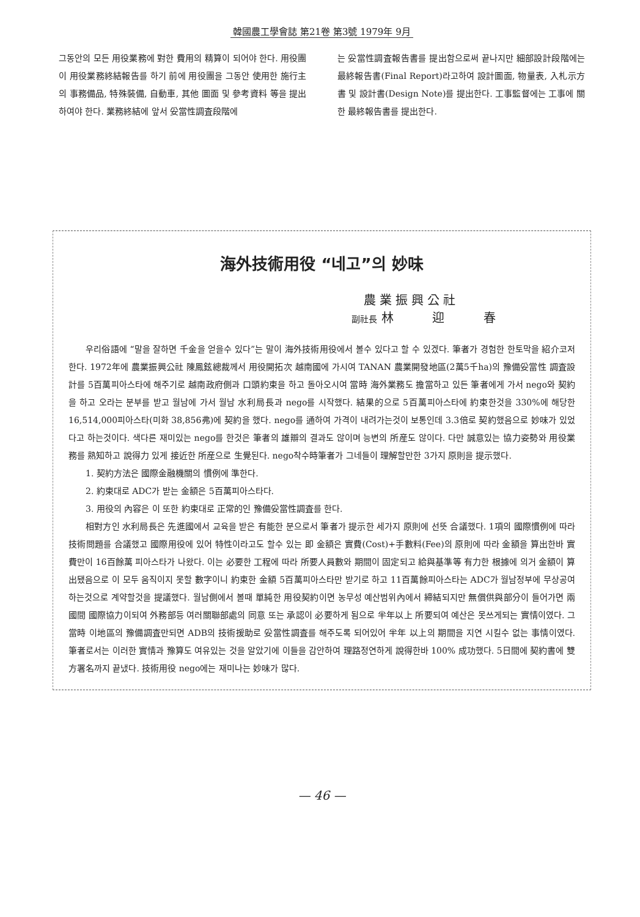韓國農工學會誌 第21卷 第3號 1979年 9月
그동안의 모든 用役業務에 對한 費用의 精算이 되어야 한다. 用役團이 用役業務終結報告를 하기 前에 用役團을 그동안 使用한 施行主의 事務備品, 特殊裝備, 自動車, 其他 圖面 및 參考資料 等을 提出하여야 한다. 業務終結에 앞서 妥當性調査段階에
는 妥當性調査報告書를 提出함으로써 끝나지만 細部設計段階에는 最終報告書(Final Report)라고하여 設計圖面, 物量表, 入札示方書 및 設計書(Design Note)를 提出한다. 工事監督에는 工事에 關한 最終報告書를 提出한다.
海外技術用役 “네고”의 妙味
農業振興公社
副社長 林 迎 春
우리俗語에 “말을 잘하면 千金을 얻을수 있다”는 말이 海外技術用役에서 볼수 있다고 할 수 있겠다. 筆者가 경험한 한토막을 紹介코저 한다. 1972年에 農業振興公社 陳鳳鉉總裁께서 用役開拓次 越南國에 가시여 TANAN 農業開發地區(2萬5千ha)의 豫備妥當性 調査設計를 5百萬피아스타에 해주기로 越南政府側과 口頭約束을 하고 돌아오시여 當時 海外業務도 擔當하고 있든 筆者에게 가서 nego와 契約을 하고 오라는 분부를 받고 월남에 가서 월남 水利局長과 nego를 시작했다. 結果的으로 5百萬피아스타에 約束한것을 330%에 해당한 16,514,000피아스타(미화 38,856弗)에 契約을 했다. nego를 通하여 가격이 내려가는것이 보통인데 3.3倍로 契約했음으로 妙味가 있었다고 하는것이다. 색다른 재미있는 nego를 한것은 筆者의 雄辯의 결과도 않이며 능변의 所産도 않이다. 다만 誠意있는 協力姿勢와 用役業務를 熟知하고 說得力 있게 接近한 所産으로 生覺된다. nego착수時筆者가 그네들이 理解할만한 3가지 原則을 提示했다.
1. 契約方法은 國際金融機關의 慣例에 準한다.
2. 約束대로 ADC가 받는 金額은 5百萬피아스타다.
3. 用役의 內容은 이 또한 約束대로 正常的인 豫備妥當性調査를 한다.
相對方인 水利局長은 先進國에서 교육을 받은 有能한 분으로서 筆者가 提示한 세가지 原則에 선뜻 合議했다. 1項의 國際慣例에 따라 技術問題를 合議했고 國際用役에 있어 特性이라고도 할수 있는 即 金額은 實費(Cost)+手數料(Fee)의 原則에 따라 金額을 算出한바 實費만이 16百餘萬 피아스타가 나왔다. 이는 必要한 工程에 따라 所要人員數와 期間이 固定되고 給與基準等 有力한 根據에 의거 金額이 算出됐음으로 이 모두 움직이지 못할 數字이니 約束한 金額 5百萬피아스타만 받기로 하고 11百萬餘피아스타는 ADC가 월남정부에 무상공여 하는것으로 계약할것을 提議했다. 월남側에서 볼때 單純한 用役契約이면 농무성 예산범위內에서 締結되지만 無償供與部分이 들어가면 兩國間 國際協力이되여 外務部등 여러關聯部處의 同意 또는 承認이 必要하게 됨으로 半年以上 所要되여 예산은 못쓰게되는 實情이였다. 그 當時 이地區의 豫備調査만되면 ADB의 技術援助로 妥當性調査를 해주도록 되어있어 半年 以上의 期間을 지연 시킬수 없는 事情이였다. 筆者로서는 이러한 實情과 豫算도 여유있는 것을 알았기에 이들을 감안하여 理路정연하게 說得한바 100% 成功했다. 5日間에 契約書에 雙方署名까지 끝냈다. 技術用役 nego에는 재미나는 妙味가 많다.
— 46 —